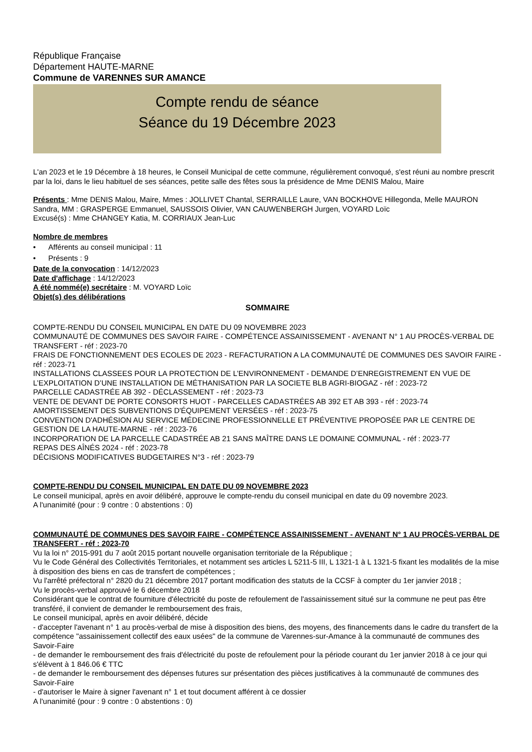République Française
Département HAUTE-MARNE
Commune de VARENNES SUR AMANCE
Compte rendu de séance
Séance du 19 Décembre 2023
L'an 2023 et le 19 Décembre à 18 heures, le Conseil Municipal de cette commune, régulièrement convoqué, s'est réuni au nombre prescrit par la loi, dans le lieu habituel de ses séances, petite salle des fêtes sous la présidence de Mme DENIS Malou, Maire
Présents : Mme DENIS Malou, Maire, Mmes : JOLLIVET Chantal, SERRAILLE Laure, VAN BOCKHOVE Hillegonda, Melle MAURON Sandra, MM : GRASPERGE Emmanuel, SAUSSOIS Olivier, VAN CAUWENBERGH Jurgen, VOYARD Loïc
Excusé(s) : Mme CHANGEY Katia, M. CORRIAUX Jean-Luc
Nombre de membres
• Afférents au conseil municipal : 11
• Présents : 9
Date de la convocation : 14/12/2023
Date d'affichage : 14/12/2023
A été nommé(e) secrétaire : M. VOYARD Loïc
Objet(s) des délibérations
SOMMAIRE
COMPTE-RENDU DU CONSEIL MUNICIPAL EN DATE DU 09 NOVEMBRE 2023
COMMUNAUTÉ DE COMMUNES DES SAVOIR FAIRE - COMPÉTENCE ASSAINISSEMENT - AVENANT N° 1 AU PROCÈS-VERBAL DE TRANSFERT - réf : 2023-70
FRAIS DE FONCTIONNEMENT DES ECOLES DE 2023 - REFACTURATION A LA COMMUNAUTÉ DE COMMUNES DES SAVOIR FAIRE - réf : 2023-71
INSTALLATIONS CLASSEES POUR LA PROTECTION DE L’ENVIRONNEMENT - DEMANDE D’ENREGISTREMENT EN VUE DE L’EXPLOITATION D’UNE INSTALLATION DE MÉTHANISATION PAR LA SOCIETE BLB AGRI-BIOGAZ - réf : 2023-72
PARCELLE CADASTRÉE AB 392 - DÉCLASSEMENT - réf : 2023-73
VENTE DE DEVANT DE PORTE CONSORTS HUOT - PARCELLES CADASTRÉES AB 392 ET AB 393 - réf : 2023-74
AMORTISSEMENT DES SUBVENTIONS D'ÉQUIPEMENT VERSÉES - réf : 2023-75
CONVENTION D'ADHÉSION AU SERVICE MÉDECINE PROFESSIONNELLE ET PRÉVENTIVE PROPOSÉE PAR LE CENTRE DE GESTION DE LA HAUTE-MARNE - réf : 2023-76
INCORPORATION DE LA PARCELLE CADASTRÉE AB 21 SANS MAÎTRE DANS LE DOMAINE COMMUNAL - réf : 2023-77
REPAS DES AÎNÉS 2024 - réf : 2023-78
DÉCISIONS MODIFICATIVES BUDGETAIRES N°3 - réf : 2023-79
COMPTE-RENDU DU CONSEIL MUNICIPAL EN DATE DU 09 NOVEMBRE 2023
Le conseil municipal, après en avoir délibéré, approuve le compte-rendu du conseil municipal en date du 09 novembre 2023.
A l'unanimité (pour : 9 contre : 0 abstentions : 0)
COMMUNAUTÉ DE COMMUNES DES SAVOIR FAIRE - COMPÉTENCE ASSAINISSEMENT - AVENANT N° 1 AU PROCÈS-VERBAL DE TRANSFERT - réf : 2023-70
Vu la loi n° 2015-991 du 7 août 2015 portant nouvelle organisation territoriale de la République ;
Vu le Code Général des Collectivités Territoriales, et notamment ses articles L 5211-5 III, L 1321-1 à L 1321-5 fixant les modalités de la mise à disposition des biens en cas de transfert de compétences ;
Vu l'arrêté préfectoral n° 2820 du 21 décembre 2017 portant modification des statuts de la CCSF à compter du 1er janvier 2018 ;
Vu le procès-verbal approuvé le 6 décembre 2018
Considérant que le contrat de fourniture d'électricité du poste de refoulement de l'assainissement situé sur la commune ne peut pas être transféré, il convient de demander le remboursement des frais,
Le conseil municipal, après en avoir délibéré, décide
- d'accepter l'avenant n° 1 au procès-verbal de mise à disposition des biens, des moyens, des financements dans le cadre du transfert de la compétence "assainissement collectif des eaux usées" de la commune de Varennes-sur-Amance à la communauté de communes des Savoir-Faire
- de demander le remboursement des frais d'électricité du poste de refoulement pour la période courant du 1er janvier 2018 à ce jour qui s'élèvent à 1 846.06 € TTC
- de demander le remboursement des dépenses futures sur présentation des pièces justificatives à la communauté de communes des Savoir-Faire
- d'autoriser le Maire à signer l'avenant n° 1 et tout document afférent à ce dossier
A l'unanimité (pour : 9 contre : 0 abstentions : 0)